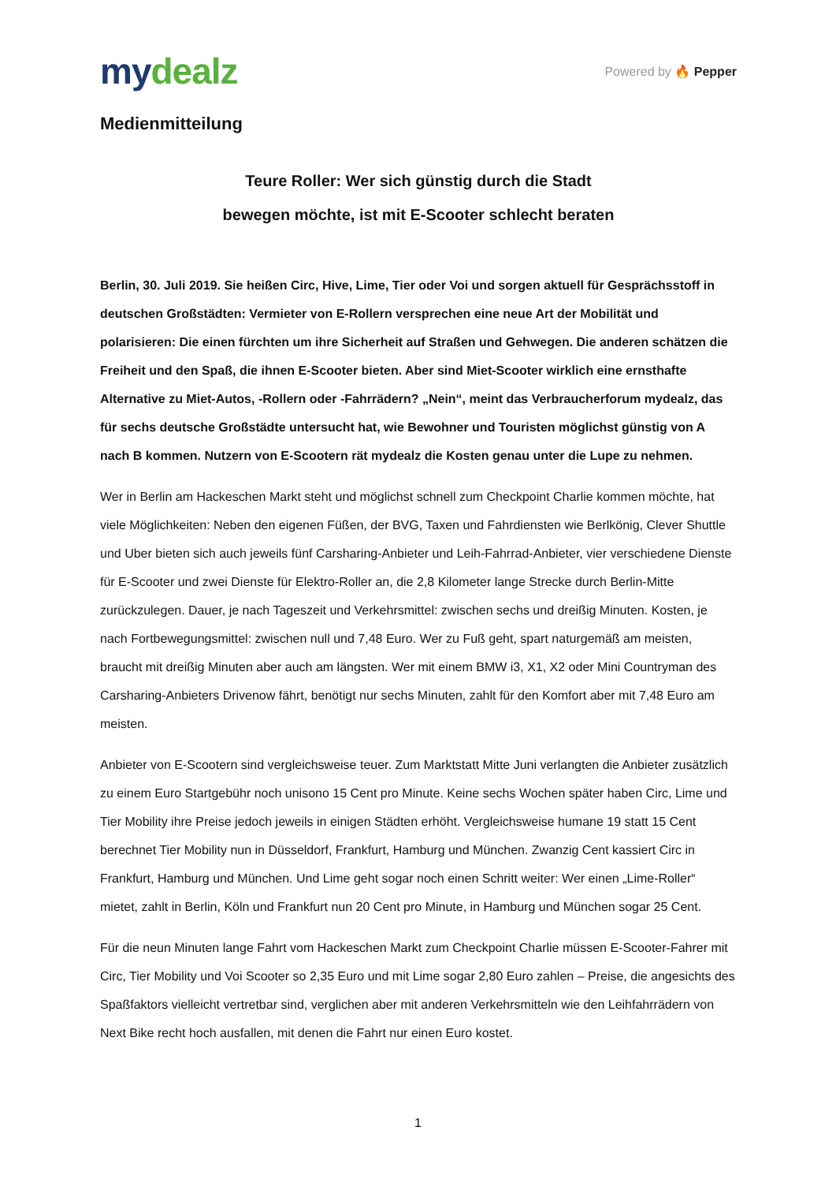mydealz
Powered by 🔥 Pepper
Medienmitteilung
Teure Roller: Wer sich günstig durch die Stadt
bewegen möchte, ist mit E-Scooter schlecht beraten
Berlin, 30. Juli 2019. Sie heißen Circ, Hive, Lime, Tier oder Voi und sorgen aktuell für Gesprächsstoff in deutschen Großstädten: Vermieter von E-Rollern versprechen eine neue Art der Mobilität und polarisieren: Die einen fürchten um ihre Sicherheit auf Straßen und Gehwegen. Die anderen schätzen die Freiheit und den Spaß, die ihnen E-Scooter bieten. Aber sind Miet-Scooter wirklich eine ernsthafte Alternative zu Miet-Autos, -Rollern oder -Fahrrädern? „Nein“, meint das Verbraucherforum mydealz, das für sechs deutsche Großstädte untersucht hat, wie Bewohner und Touristen möglichst günstig von A nach B kommen. Nutzern von E-Scootern rät mydealz die Kosten genau unter die Lupe zu nehmen.
Wer in Berlin am Hackeschen Markt steht und möglichst schnell zum Checkpoint Charlie kommen möchte, hat viele Möglichkeiten: Neben den eigenen Füßen, der BVG, Taxen und Fahrdiensten wie Berlkönig, Clever Shuttle und Uber bieten sich auch jeweils fünf Carsharing-Anbieter und Leih-Fahrrad-Anbieter, vier verschiedene Dienste für E-Scooter und zwei Dienste für Elektro-Roller an, die 2,8 Kilometer lange Strecke durch Berlin-Mitte zurückzulegen. Dauer, je nach Tageszeit und Verkehrsmittel: zwischen sechs und dreißig Minuten. Kosten, je nach Fortbewegungsmittel: zwischen null und 7,48 Euro. Wer zu Fuß geht, spart naturgemäß am meisten, braucht mit dreißig Minuten aber auch am längsten. Wer mit einem BMW i3, X1, X2 oder Mini Countryman des Carsharing-Anbieters Drivenow fährt, benötigt nur sechs Minuten, zahlt für den Komfort aber mit 7,48 Euro am meisten.
Anbieter von E-Scootern sind vergleichsweise teuer. Zum Marktstatt Mitte Juni verlangten die Anbieter zusätzlich zu einem Euro Startgebühr noch unisono 15 Cent pro Minute. Keine sechs Wochen später haben Circ, Lime und Tier Mobility ihre Preise jedoch jeweils in einigen Städten erhöht. Vergleichsweise humane 19 statt 15 Cent berechnet Tier Mobility nun in Düsseldorf, Frankfurt, Hamburg und München. Zwanzig Cent kassiert Circ in Frankfurt, Hamburg und München. Und Lime geht sogar noch einen Schritt weiter: Wer einen „Lime-Roller“ mietet, zahlt in Berlin, Köln und Frankfurt nun 20 Cent pro Minute, in Hamburg und München sogar 25 Cent.
Für die neun Minuten lange Fahrt vom Hackeschen Markt zum Checkpoint Charlie müssen E-Scooter-Fahrer mit Circ, Tier Mobility und Voi Scooter so 2,35 Euro und mit Lime sogar 2,80 Euro zahlen – Preise, die angesichts des Spaßfaktors vielleicht vertretbar sind, verglichen aber mit anderen Verkehrsmitteln wie den Leihfahrrädern von Next Bike recht hoch ausfallen, mit denen die Fahrt nur einen Euro kostet.
1